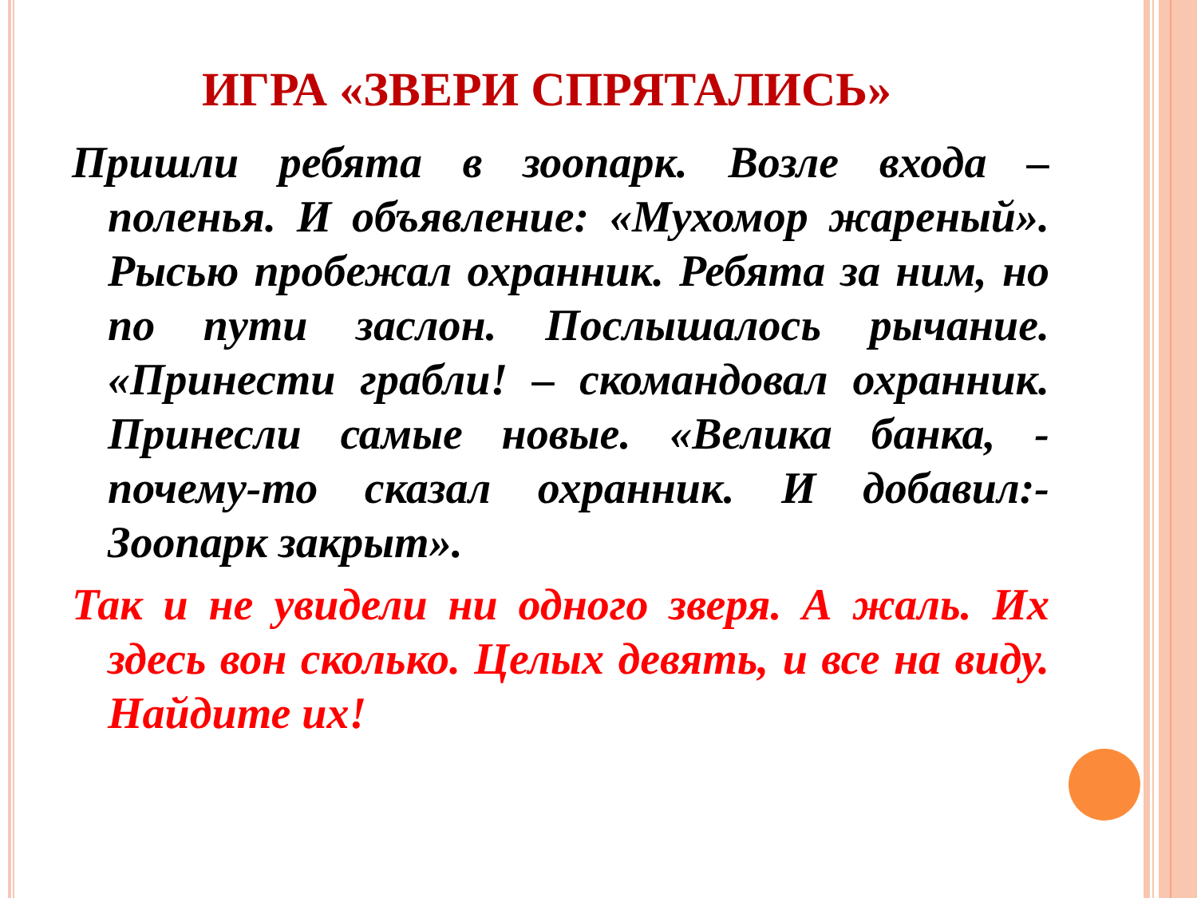ИГРА «ЗВЕРИ СПРЯТАЛИСЬ»
Пришли ребята в зоопарк. Возле входа – поленья. И объявление: «Мухомор жареный». Рысью пробежал охранник. Ребята за ним, но по пути заслон. Послышалось рычание. «Принести грабли! – скомандовал охранник. Принесли самые новые. «Велика банка, - почему-то сказал охранник. И добавил:- Зоопарк закрыт».
Так и не увидели ни одного зверя. А жаль. Их здесь вон сколько. Целых девять, и все на виду. Найдите их!